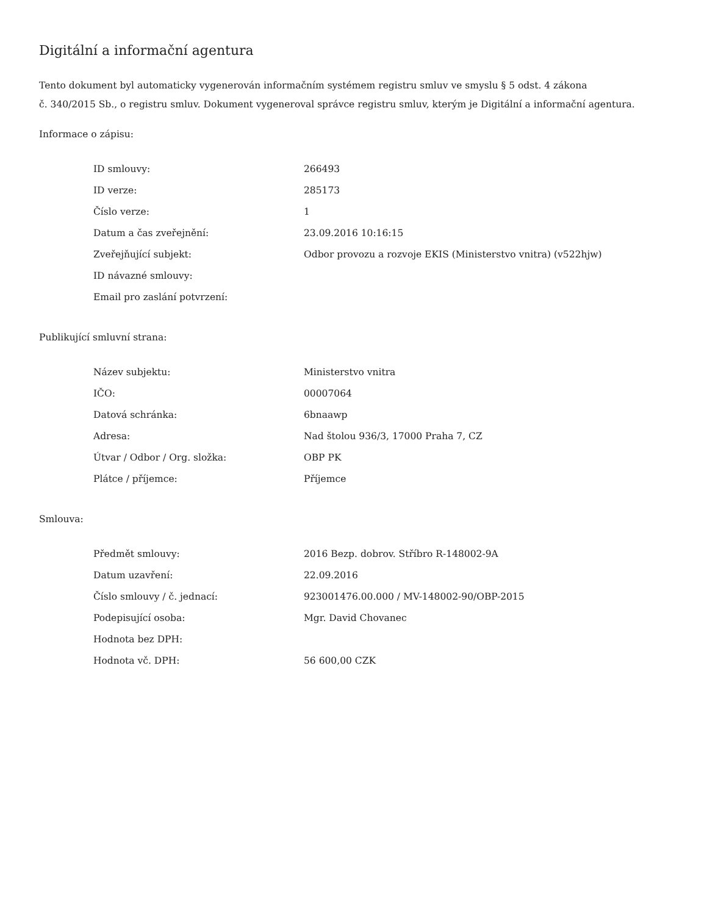Digitální a informační agentura
Tento dokument byl automaticky vygenerován informačním systémem registru smluv ve smyslu § 5 odst. 4 zákona
č. 340/2015 Sb., o registru smluv. Dokument vygeneroval správce registru smluv, kterým je Digitální a informační agentura.
Informace o zápisu:
| ID smlouvy: | 266493 |
| ID verze: | 285173 |
| Číslo verze: | 1 |
| Datum a čas zveřejnění: | 23.09.2016 10:16:15 |
| Zveřejňující subjekt: | Odbor provozu a rozvoje EKIS (Ministerstvo vnitra) (v522hjw) |
| ID návazné smlouvy: | |
| Email pro zaslání potvrzení: | |
Publikující smluvní strana:
| Název subjektu: | Ministerstvo vnitra |
| IČO: | 00007064 |
| Datová schránka: | 6bnaawp |
| Adresa: | Nad štolou 936/3, 17000 Praha 7, CZ |
| Útvar / Odbor / Org. složka: | OBP PK |
| Plátce / příjemce: | Příjemce |
Smlouva:
| Předmět smlouvy: | 2016 Bezp. dobrov. Stříbro R-148002-9A |
| Datum uzavření: | 22.09.2016 |
| Číslo smlouvy / č. jednací: | 923001476.00.000 / MV-148002-90/OBP-2015 |
| Podepisující osoba: | Mgr. David Chovanec |
| Hodnota bez DPH: | |
| Hodnota vč. DPH: | 56 600,00 CZK |